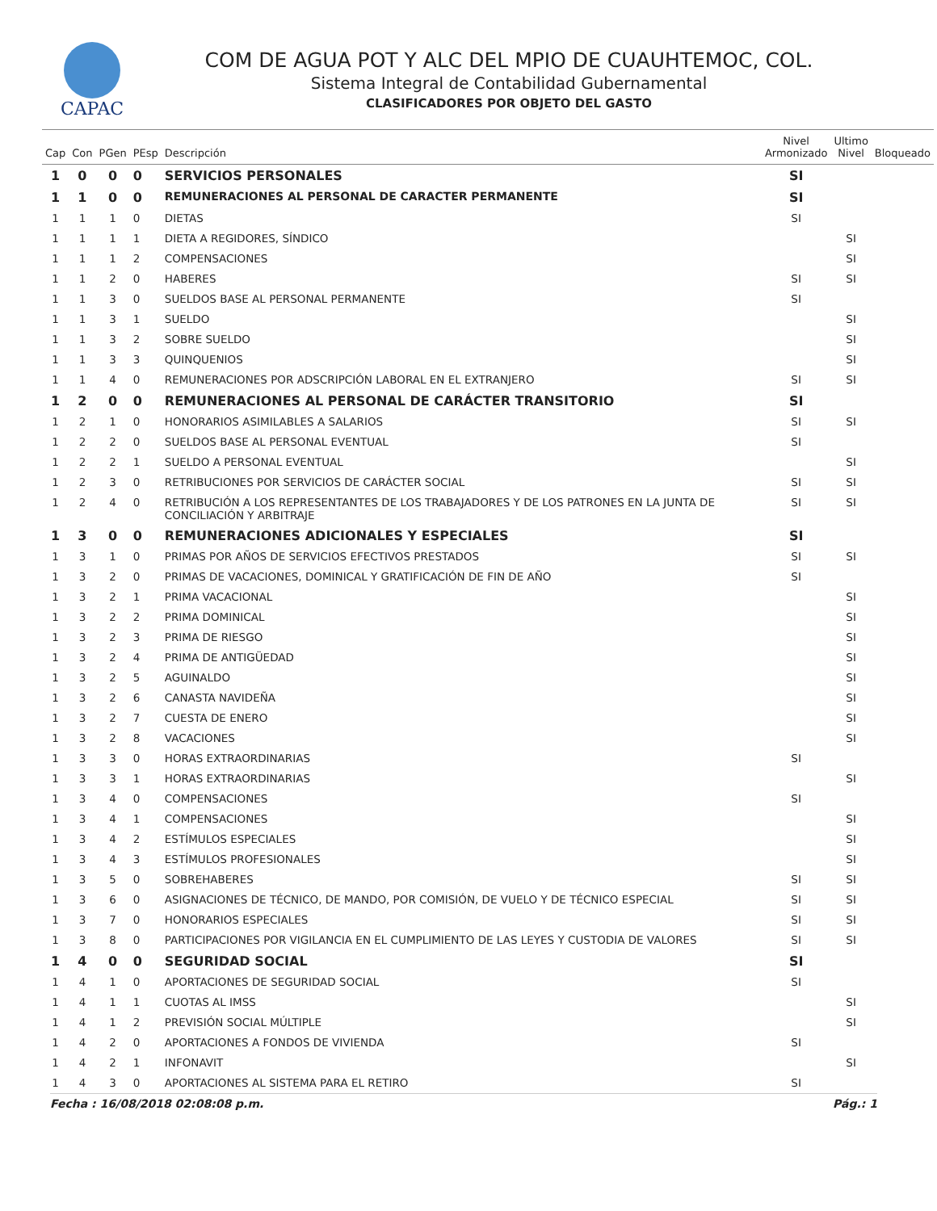CAPAC
COM DE AGUA POT Y ALC DEL MPIO DE CUAUHTEMOC, COL.
Sistema Integral de Contabilidad Gubernamental
CLASIFICADORES POR OBJETO DEL GASTO
| Cap | Con | PGen | PEsp | Descripción | Nivel Armonizado | Ultimo Nivel | Bloqueado |
| --- | --- | --- | --- | --- | --- | --- | --- |
| 1 | 0 | 0 | 0 | SERVICIOS PERSONALES | SI | | |
| 1 | 1 | 0 | 0 | REMUNERACIONES AL PERSONAL DE CARACTER PERMANENTE | SI | | |
| 1 | 1 | 1 | 0 | DIETAS | SI | | |
| 1 | 1 | 1 | 1 | DIETA A REGIDORES, SÍNDICO | | SI | |
| 1 | 1 | 1 | 2 | COMPENSACIONES | | SI | |
| 1 | 1 | 2 | 0 | HABERES | SI | SI | |
| 1 | 1 | 3 | 0 | SUELDOS BASE AL PERSONAL PERMANENTE | SI | | |
| 1 | 1 | 3 | 1 | SUELDO | | SI | |
| 1 | 1 | 3 | 2 | SOBRE SUELDO | | SI | |
| 1 | 1 | 3 | 3 | QUINQUENIOS | | SI | |
| 1 | 1 | 4 | 0 | REMUNERACIONES POR ADSCRIPCIÓN LABORAL EN EL EXTRANJERO | SI | SI | |
| 1 | 2 | 0 | 0 | REMUNERACIONES AL PERSONAL DE CARÁCTER TRANSITORIO | SI | | |
| 1 | 2 | 1 | 0 | HONORARIOS ASIMILABLES A SALARIOS | SI | SI | |
| 1 | 2 | 2 | 0 | SUELDOS BASE AL PERSONAL EVENTUAL | SI | | |
| 1 | 2 | 2 | 1 | SUELDO A PERSONAL EVENTUAL | | SI | |
| 1 | 2 | 3 | 0 | RETRIBUCIONES POR SERVICIOS DE CARÁCTER SOCIAL | SI | SI | |
| 1 | 2 | 4 | 0 | RETRIBUCIÓN A LOS REPRESENTANTES DE LOS TRABAJADORES Y DE LOS PATRONES EN LA JUNTA DE CONCILIACIÓN Y ARBITRAJE | SI | SI | |
| 1 | 3 | 0 | 0 | REMUNERACIONES ADICIONALES Y ESPECIALES | SI | | |
| 1 | 3 | 1 | 0 | PRIMAS POR AÑOS DE SERVICIOS EFECTIVOS PRESTADOS | SI | SI | |
| 1 | 3 | 2 | 0 | PRIMAS DE VACACIONES, DOMINICAL Y GRATIFICACIÓN DE FIN DE AÑO | SI | | |
| 1 | 3 | 2 | 1 | PRIMA VACACIONAL | | SI | |
| 1 | 3 | 2 | 2 | PRIMA DOMINICAL | | SI | |
| 1 | 3 | 2 | 3 | PRIMA DE RIESGO | | SI | |
| 1 | 3 | 2 | 4 | PRIMA DE ANTIGÜEDAD | | SI | |
| 1 | 3 | 2 | 5 | AGUINALDO | | SI | |
| 1 | 3 | 2 | 6 | CANASTA NAVIDEÑA | | SI | |
| 1 | 3 | 2 | 7 | CUESTA DE ENERO | | SI | |
| 1 | 3 | 2 | 8 | VACACIONES | | SI | |
| 1 | 3 | 3 | 0 | HORAS EXTRAORDINARIAS | SI | | |
| 1 | 3 | 3 | 1 | HORAS EXTRAORDINARIAS | | SI | |
| 1 | 3 | 4 | 0 | COMPENSACIONES | SI | | |
| 1 | 3 | 4 | 1 | COMPENSACIONES | | SI | |
| 1 | 3 | 4 | 2 | ESTÍMULOS ESPECIALES | | SI | |
| 1 | 3 | 4 | 3 | ESTÍMULOS PROFESIONALES | | SI | |
| 1 | 3 | 5 | 0 | SOBREHABERES | SI | SI | |
| 1 | 3 | 6 | 0 | ASIGNACIONES DE TÉCNICO, DE MANDO, POR COMISIÓN, DE VUELO Y DE TÉCNICO ESPECIAL | SI | SI | |
| 1 | 3 | 7 | 0 | HONORARIOS ESPECIALES | SI | SI | |
| 1 | 3 | 8 | 0 | PARTICIPACIONES POR VIGILANCIA EN EL CUMPLIMIENTO DE LAS LEYES Y CUSTODIA DE VALORES | SI | SI | |
| 1 | 4 | 0 | 0 | SEGURIDAD SOCIAL | SI | | |
| 1 | 4 | 1 | 0 | APORTACIONES DE SEGURIDAD SOCIAL | SI | | |
| 1 | 4 | 1 | 1 | CUOTAS AL IMSS | | SI | |
| 1 | 4 | 1 | 2 | PREVISIÓN SOCIAL MÚLTIPLE | | SI | |
| 1 | 4 | 2 | 0 | APORTACIONES A FONDOS DE VIVIENDA | SI | | |
| 1 | 4 | 2 | 1 | INFONAVIT | | SI | |
| 1 | 4 | 3 | 0 | APORTACIONES AL SISTEMA PARA EL RETIRO | SI | | |
Fecha : 16/08/2018 02:08:08 p.m. Pág.: 1